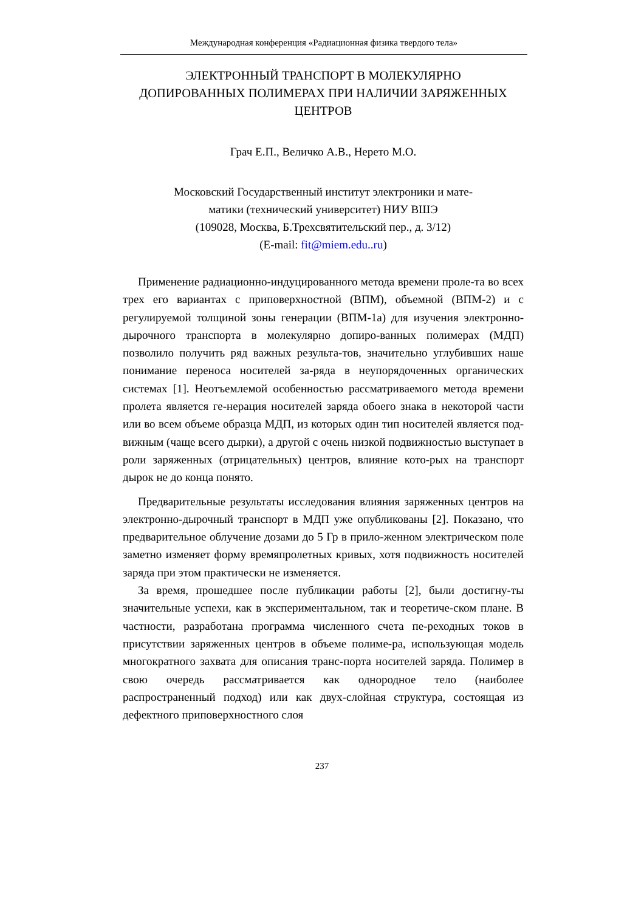Международная конференция «Радиационная физика твердого тела»
ЭЛЕКТРОННЫЙ ТРАНСПОРТ В МОЛЕКУЛЯРНО
ДОПИРОВАННЫХ ПОЛИМЕРАХ ПРИ НАЛИЧИИ ЗАРЯЖЕННЫХ
ЦЕНТРОВ
Грач Е.П., Величко А.В., Нерето М.О.
Московский Государственный институт электроники и мате-
матики (технический университет) НИУ ВШЭ
(109028, Москва, Б.Трехсвятительский пер., д. 3/12)
(E-mail: fit@miem.edu..ru)
Применение радиационно-индуцированного метода времени проле-та во всех трех его вариантах с приповерхностной (ВПМ), объемной (ВПМ-2) и с регулируемой толщиной зоны генерации (ВПМ-1а) для изучения электронно-дырочного транспорта в молекулярно допиро-ванных полимерах (МДП) позволило получить ряд важных результа-тов, значительно углубивших наше понимание переноса носителей за-ряда в неупорядоченных органических системах [1]. Неотъемлемой особенностью рассматриваемого метода времени пролета является ге-нерация носителей заряда обоего знака в некоторой части или во всем объеме образца МДП, из которых один тип носителей является под-вижным (чаще всего дырки), а другой с очень низкой подвижностью выступает в роли заряженных (отрицательных) центров, влияние кото-рых на транспорт дырок не до конца понято.
Предварительные результаты исследования влияния заряженных центров на электронно-дырочный транспорт в МДП уже опубликованы [2]. Показано, что предварительное облучение дозами до 5 Гр в прило-женном электрическом поле заметно изменяет форму времяпролетных кривых, хотя подвижность носителей заряда при этом практически не изменяется.
За время, прошедшее после публикации работы [2], были достигну-ты значительные успехи, как в экспериментальном, так и теоретиче-ском плане. В частности, разработана программа численного счета пе-реходных токов в присутствии заряженных центров в объеме полиме-ра, использующая модель многократного захвата для описания транс-порта носителей заряда. Полимер в свою очередь рассматривается как однородное тело (наиболее распространенный подход) или как двух-слойная структура, состоящая из дефектного приповерхностного слоя
237